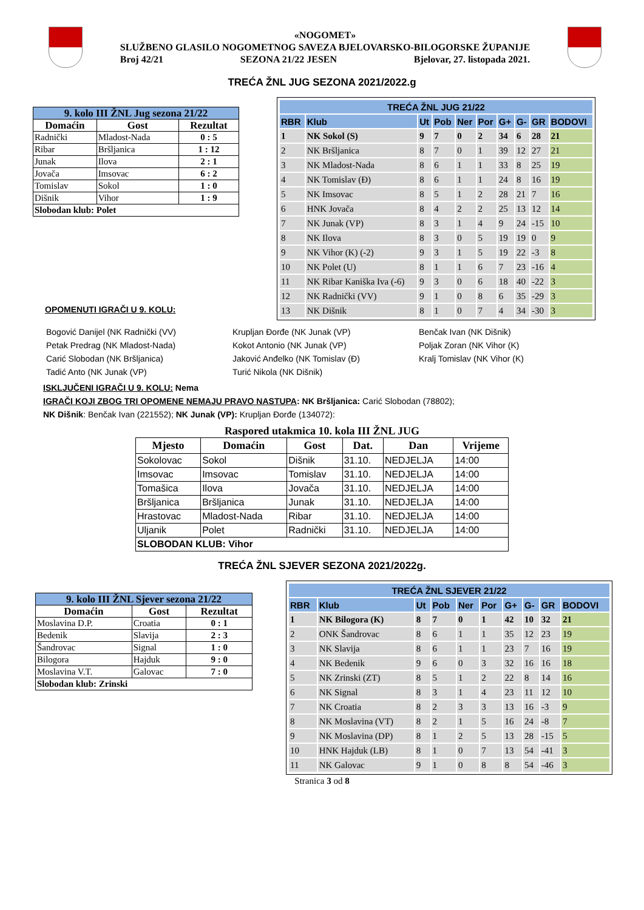«NOGOMET»
SLUŽBENO GLASILO NOGOMETNOG SAVEZA BJELOVARSKO-BILOGORSKE ŽUPANIJE
Broj 42/21 SEZONA 21/22 JESEN Bjelovar, 27. listopada 2021.
TREĆA ŽNL JUG SEZONA 2021/2022.g
| 9. kolo III ŽNL Jug sezona 21/22 | | |
| Domaćin | Gost | Rezultat |
| Radnički | Mladost-Nada | 0 : 5 |
| Ribar | Bršljanica | 1 : 12 |
| Junak | Ilova | 2 : 1 |
| Jovača | Imsovac | 6 : 2 |
| Tomislav | Sokol | 1 : 0 |
| Dišnik | Vihor | 1 : 9 |
| Slobodan klub: Polet | | |
| TREĆA ŽNL JUG 21/22 | | | | | | | | | |
| --- | --- | --- | --- | --- | --- | --- | --- | --- | --- |
| RBR | Klub | Ut | Pob | Ner | Por | G+ | G- | GR | BODOVI |
| 1 | NK Sokol (S) | 9 | 7 | 0 | 2 | 34 | 6 | 28 | 21 |
| 2 | NK Bršljanica | 8 | 7 | 0 | 1 | 39 | 12 | 27 | 21 |
| 3 | NK Mladost-Nada | 8 | 6 | 1 | 1 | 33 | 8 | 25 | 19 |
| 4 | NK Tomislav (Đ) | 8 | 6 | 1 | 1 | 24 | 8 | 16 | 19 |
| 5 | NK Imsovac | 8 | 5 | 1 | 2 | 28 | 21 | 7 | 16 |
| 6 | HNK Jovača | 8 | 4 | 2 | 2 | 25 | 13 | 12 | 14 |
| 7 | NK Junak (VP) | 8 | 3 | 1 | 4 | 9 | 24 | -15 | 10 |
| 8 | NK Ilova | 8 | 3 | 0 | 5 | 19 | 19 | 0 | 9 |
| 9 | NK Vihor (K) (-2) | 9 | 3 | 1 | 5 | 19 | 22 | -3 | 8 |
| 10 | NK Polet (U) | 8 | 1 | 1 | 6 | 7 | 23 | -16 | 4 |
| 11 | NK Ribar Kaniška Iva (-6) | 9 | 3 | 0 | 6 | 18 | 40 | -22 | 3 |
| 12 | NK Radnički (VV) | 9 | 1 | 0 | 8 | 6 | 35 | -29 | 3 |
| 13 | NK Dišnik | 8 | 1 | 0 | 7 | 4 | 34 | -30 | 3 |
OPOMENUTI IGRAČI U 9. KOLU:
Bogović Danijel (NK Radnički (VV)
Petak Predrag (NK Mladost-Nada)
Carić Slobodan (NK Bršljanica)
Tadić Anto (NK Junak (VP)
Krupljan Đorđe (NK Junak (VP)
Kokot Antonio (NK Junak (VP)
Jaković Anđelko (NK Tomislav (Đ)
Turić Nikola (NK Dišnik)
Benčak Ivan (NK Dišnik)
Poljak Zoran (NK Vihor (K)
Kralj Tomislav (NK Vihor (K)
ISKLJUČENI IGRAČI U 9. KOLU: Nema
IGRAČI KOJI ZBOG TRI OPOMENE NEMAJU PRAVO NASTUPA: NK Bršljanica: Carić Slobodan (78802);
NK Dišnik: Benčak Ivan (221552); NK Junak (VP): Krupljan Đorđe (134072):
Raspored utakmica 10. kola III ŽNL JUG
| Mjesto | Domaćin | Gost | Dat. | Dan | Vrijeme |
| --- | --- | --- | --- | --- | --- |
| Sokolovac | Sokol | Dišnik | 31.10. | NEDJELJA | 14:00 |
| Imsovac | Imsovac | Tomislav | 31.10. | NEDJELJA | 14:00 |
| Tomašica | Ilova | Jovača | 31.10. | NEDJELJA | 14:00 |
| Bršljanica | Bršljanica | Junak | 31.10. | NEDJELJA | 14:00 |
| Hrastovac | Mladost-Nada | Ribar | 31.10. | NEDJELJA | 14:00 |
| Uljanik | Polet | Radnički | 31.10. | NEDJELJA | 14:00 |
| SLOBODAN KLUB: Vihor | | | | | |
TREĆA ŽNL SJEVER SEZONA 2021/2022g.
| 9. kolo III ŽNL Sjever sezona 21/22 | | |
| Domaćin | Gost | Rezultat |
| Moslavina D.P. | Croatia | 0 : 1 |
| Bedenik | Slavija | 2 : 3 |
| Šandrovac | Signal | 1 : 0 |
| Bilogora | Hajduk | 9 : 0 |
| Moslavina V.T. | Galovac | 7 : 0 |
| Slobodan klub: Zrinski | | |
| TREĆA ŽNL SJEVER 21/22 | | | | | | | | | |
| --- | --- | --- | --- | --- | --- | --- | --- | --- | --- |
| RBR | Klub | Ut | Pob | Ner | Por | G+ | G- | GR | BODOVI |
| 1 | NK Bilogora (K) | 8 | 7 | 0 | 1 | 42 | 10 | 32 | 21 |
| 2 | ONK Šandrovac | 8 | 6 | 1 | 1 | 35 | 12 | 23 | 19 |
| 3 | NK Slavija | 8 | 6 | 1 | 1 | 23 | 7 | 16 | 19 |
| 4 | NK Bedenik | 9 | 6 | 0 | 3 | 32 | 16 | 16 | 18 |
| 5 | NK Zrinski (ZT) | 8 | 5 | 1 | 2 | 22 | 8 | 14 | 16 |
| 6 | NK Signal | 8 | 3 | 1 | 4 | 23 | 11 | 12 | 10 |
| 7 | NK Croatia | 8 | 2 | 3 | 3 | 13 | 16 | -3 | 9 |
| 8 | NK Moslavina (VT) | 8 | 2 | 1 | 5 | 16 | 24 | -8 | 7 |
| 9 | NK Moslavina (DP) | 8 | 1 | 2 | 5 | 13 | 28 | -15 | 5 |
| 10 | HNK Hajduk (LB) | 8 | 1 | 0 | 7 | 13 | 54 | -41 | 3 |
| 11 | NK Galovac | 9 | 1 | 0 | 8 | 8 | 54 | -46 | 3 |
Stranica 3 od 8